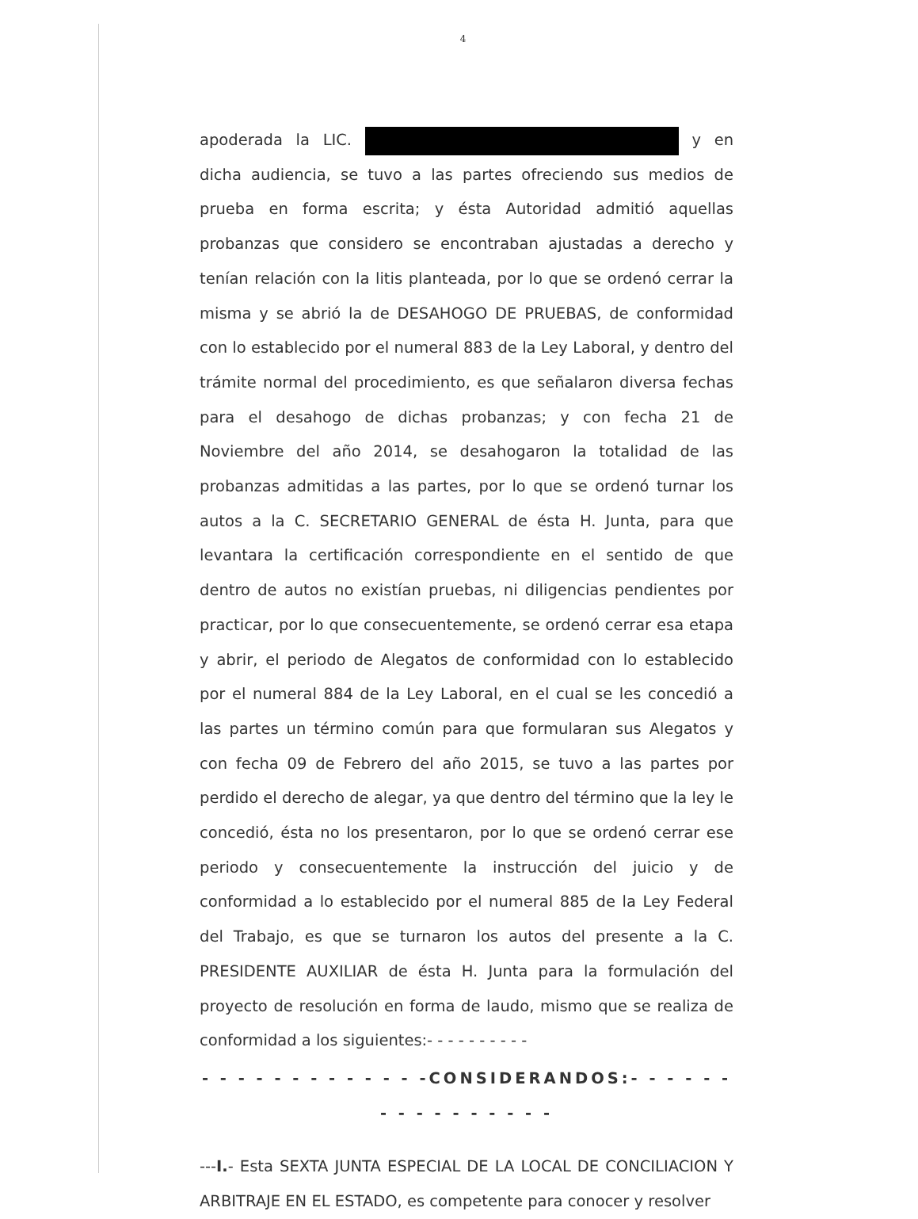4
apoderada la LIC. y en dicha audiencia, se tuvo a las partes ofreciendo sus medios de prueba en forma escrita; y ésta Autoridad admitió aquellas probanzas que considero se encontraban ajustadas a derecho y tenían relación con la litis planteada, por lo que se ordenó cerrar la misma y se abrió la de DESAHOGO DE PRUEBAS, de conformidad con lo establecido por el numeral 883 de la Ley Laboral, y dentro del trámite normal del procedimiento, es que señalaron diversa fechas para el desahogo de dichas probanzas; y con fecha 21 de Noviembre del año 2014, se desahogaron la totalidad de las probanzas admitidas a las partes, por lo que se ordenó turnar los autos a la C. SECRETARIO GENERAL de ésta H. Junta, para que levantara la certificación correspondiente en el sentido de que dentro de autos no existían pruebas, ni diligencias pendientes por practicar, por lo que consecuentemente, se ordenó cerrar esa etapa y abrir, el periodo de Alegatos de conformidad con lo establecido por el numeral 884 de la Ley Laboral, en el cual se les concedió a las partes un término común para que formularan sus Alegatos y con fecha 09 de Febrero del año 2015, se tuvo a las partes por perdido el derecho de alegar, ya que dentro del término que la ley le concedió, ésta no los presentaron, por lo que se ordenó cerrar ese periodo y consecuentemente la instrucción del juicio y de conformidad a lo establecido por el numeral 885 de la Ley Federal del Trabajo, es que se turnaron los autos del presente a la C. PRESIDENTE AUXILIAR de ésta H. Junta para la formulación del proyecto de resolución en forma de laudo, mismo que se realiza de conformidad a los siguientes:- - - - - - - - - -
- - - - - - - - - - - - -CONSIDERANDOS:- - - - - - - - - - - - - - - -
---I.- Esta SEXTA JUNTA ESPECIAL DE LA LOCAL DE CONCILIACION Y ARBITRAJE EN EL ESTADO, es competente para conocer y resolver